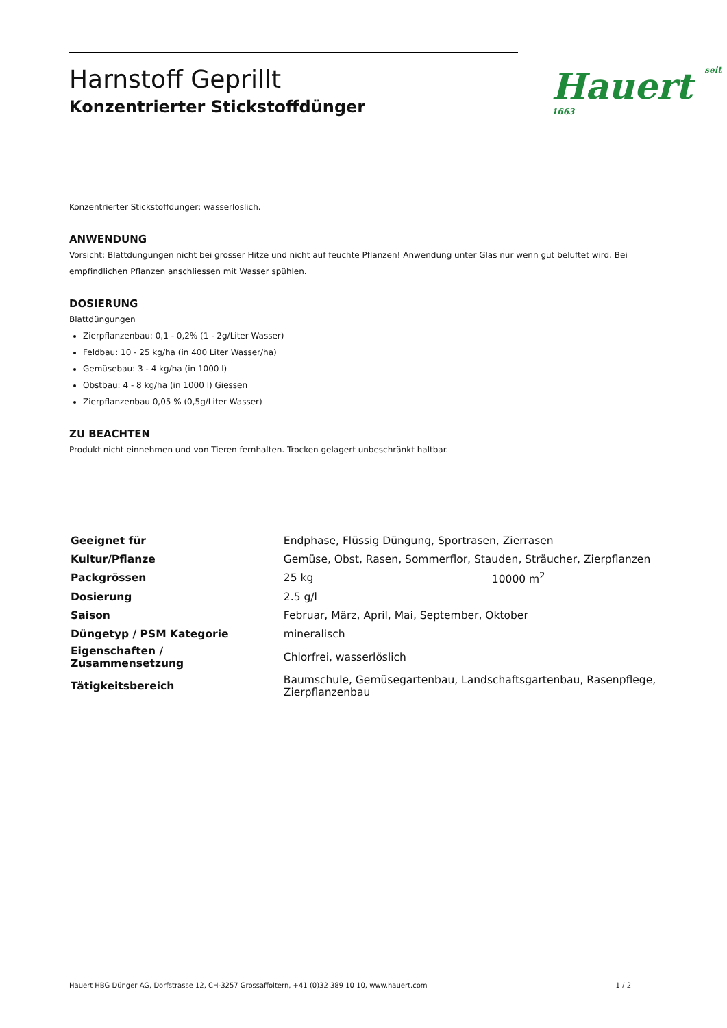Harnstoff Geprillt
Konzentrierter Stickstoffdünger
Hauert seit 1663
Konzentrierter Stickstoffdünger; wasserlöslich.
ANWENDUNG
Vorsicht: Blattdüngungen nicht bei grosser Hitze und nicht auf feuchte Pflanzen! Anwendung unter Glas nur wenn gut belüftet wird. Bei empfindlichen Pflanzen anschliessen mit Wasser spühlen.
DOSIERUNG
Blattdüngungen
Zierpflanzenbau: 0,1 - 0,2% (1 - 2g/Liter Wasser)
Feldbau: 10 - 25 kg/ha (in 400 Liter Wasser/ha)
Gemüsebau: 3 - 4 kg/ha (in 1000 l)
Obstbau: 4 - 8 kg/ha (in 1000 l) Giessen
Zierpflanzenbau 0,05 % (0,5g/Liter Wasser)
ZU BEACHTEN
Produkt nicht einnehmen und von Tieren fernhalten. Trocken gelagert unbeschränkt haltbar.
| Geeignet für | Endphase, Flüssig Düngung, Sportrasen, Zierrasen | |
| Kultur/Pflanze | Gemüse, Obst, Rasen, Sommerflor, Stauden, Sträucher, Zierpflanzen | |
| Packgrössen | 25 kg | 10000 m<sup>2</sup> |
| Dosierung | 2.5 g/l | |
| Saison | Februar, März, April, Mai, September, Oktober | |
| Düngetyp / PSM Kategorie | mineralisch | |
| Eigenschaften / Zusammensetzung | Chlorfrei, wasserlöslich | |
| Tätigkeitsbereich | Baumschule, Gemüsegartenbau, Landschaftsgartenbau, Rasenpflege, Zierpflanzenbau | |
Hauert HBG Dünger AG, Dorfstrasse 12, CH-3257 Grossaffoltern, +41 (0)32 389 10 10, www.hauert.com 1 / 2